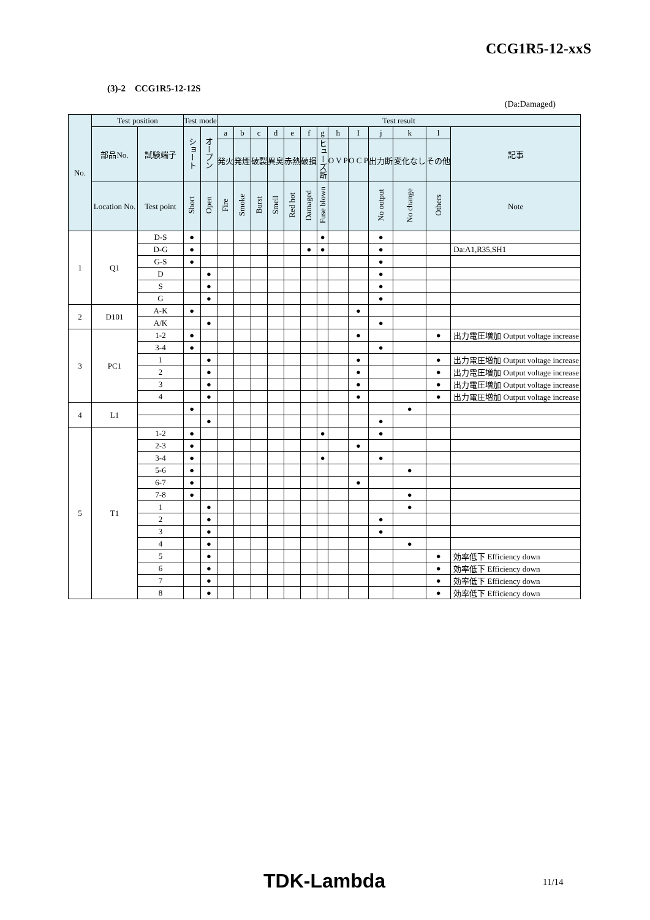CCG1R5-12-xxS
(3)-2 CCG1R5-12-12S
(Da:Damaged)
| No. | Test position | | Test mode | | Test result | | | | | | | | | | | | |
| --- | --- | --- | --- | --- | --- | --- | --- | --- | --- | --- | --- | --- | --- | --- | --- | --- | --- |
| | 部品No. | 試験端子 | ショート | オープン | a | b | c | d | e | f | g | h | I | j | k | l | 記事 |
| | | | | | 発火 | 発煙 | 破裂 | 異臭 | 赤熱 | 破損 | ヒューズ断 | O V P | O C P | 出力断 | 変化なし | その他 | |
| | Location No. | Test point | Short | Open | Fire | Smoke | Burst | Smell | Red hot | Damaged | Fuse blown | | | No output | No change | Others | Note |
| 1 | Q1 | D-S | ● | | | | | | | | ● | | | ● | | | |
| | | D-G | ● | | | | | | | ● | ● | | | ● | | | Da:A1,R35,SH1 |
| | | G-S | ● | | | | | | | | | | | ● | | | |
| | | D | | ● | | | | | | | | | | ● | | | |
| | | S | | ● | | | | | | | | | | ● | | | |
| | | G | | ● | | | | | | | | | | ● | | | |
| 2 | D101 | A-K | ● | | | | | | | | | | ● | | | | |
| | | A/K | | ● | | | | | | | | | | ● | | | |
| 3 | PC1 | 1-2 | ● | | | | | | | | | | ● | | | ● | 出力電圧増加 Output voltage increase |
| | | 3-4 | ● | | | | | | | | | | | ● | | | |
| | | 1 | | ● | | | | | | | | | ● | | | ● | 出力電圧増加 Output voltage increase |
| | | 2 | | ● | | | | | | | | | ● | | | ● | 出力電圧増加 Output voltage increase |
| | | 3 | | ● | | | | | | | | | ● | | | ● | 出力電圧増加 Output voltage increase |
| | | 4 | | ● | | | | | | | | | ● | | | ● | 出力電圧増加 Output voltage increase |
| 4 | L1 | | ● | | | | | | | | | | | | ● | | |
| | | | | ● | | | | | | | | | | ● | | | |
| 5 | T1 | 1-2 | ● | | | | | | | | ● | | | ● | | | |
| | | 2-3 | ● | | | | | | | | | | ● | | | | |
| | | 3-4 | ● | | | | | | | | ● | | | ● | | | |
| | | 5-6 | ● | | | | | | | | | | | | ● | | |
| | | 6-7 | ● | | | | | | | | | | ● | | | | |
| | | 7-8 | ● | | | | | | | | | | | | ● | | |
| | | 1 | | ● | | | | | | | | | | | ● | | |
| | | 2 | | ● | | | | | | | | | | ● | | | |
| | | 3 | | ● | | | | | | | | | | ● | | | |
| | | 4 | | ● | | | | | | | | | | | ● | | |
| | | 5 | | ● | | | | | | | | | | | | ● | 効率低下 Efficiency down |
| | | 6 | | ● | | | | | | | | | | | | ● | 効率低下 Efficiency down |
| | | 7 | | ● | | | | | | | | | | | | ● | 効率低下 Efficiency down |
| | | 8 | | ● | | | | | | | | | | | | ● | 効率低下 Efficiency down |
TDK-Lambda 11/14